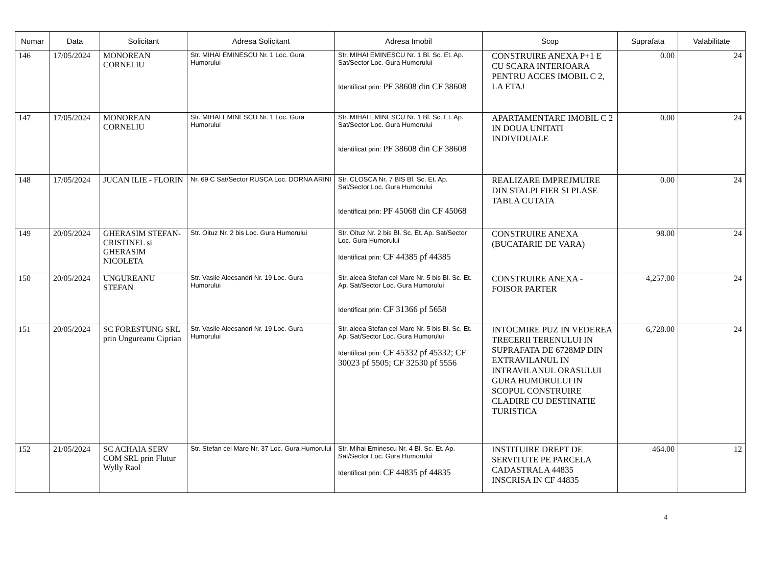| Numar | Data | Solicitant | Adresa Solicitant | Adresa Imobil | Scop | Suprafata | Valabilitate |
| --- | --- | --- | --- | --- | --- | --- | --- |
| 146 | 17/05/2024 | MONOREAN CORNELIU | Str. MIHAI EMINESCU Nr. 1 Loc. Gura Humorului | Str. MIHAI EMINESCU Nr. 1 Bl. Sc. Et. Ap. Sat/Sector Loc. Gura Humorului Identificat prin: PF 38608 din CF 38608 | CONSTRUIRE ANEXA P+1 E CU SCARA INTERIOARA PENTRU ACCES IMOBIL C 2, LA ETAJ | 0.00 | 24 |
| 147 | 17/05/2024 | MONOREAN CORNELIU | Str. MIHAI EMINESCU Nr. 1 Loc. Gura Humorului | Str. MIHAI EMINESCU Nr. 1 Bl. Sc. Et. Ap. Sat/Sector Loc. Gura Humorului Identificat prin: PF 38608 din CF 38608 | APARTAMENTARE IMOBIL C 2 IN DOUA UNITATI INDIVIDUALE | 0.00 | 24 |
| 148 | 17/05/2024 | JUCAN ILIE - FLORIN | Nr. 69 C Sat/Sector RUSCA Loc. DORNA ARINI | Str. CLOSCA Nr. 7 BIS Bl. Sc. Et. Ap. Sat/Sector Loc. Gura Humorului Identificat prin: PF 45068 din CF 45068 | REALIZARE IMPREJMUIRE DIN STALPI FIER SI PLASE TABLA CUTATA | 0.00 | 24 |
| 149 | 20/05/2024 | GHERASIM STEFAN-CRISTINEL si GHERASIM NICOLETA | Str. Oituz Nr. 2 bis Loc. Gura Humorului | Str. Oituz Nr. 2 bis Bl. Sc. Et. Ap. Sat/Sector Loc. Gura Humorului Identificat prin: CF 44385 pf 44385 | CONSTRUIRE ANEXA (BUCATARIE DE VARA) | 98.00 | 24 |
| 150 | 20/05/2024 | UNGUREANU STEFAN | Str. Vasile Alecsandri Nr. 19 Loc. Gura Humorului | Str. aleea Stefan cel Mare Nr. 5 bis Bl. Sc. Et. Ap. Sat/Sector Loc. Gura Humorului Identificat prin: CF 31366 pf 5658 | CONSTRUIRE ANEXA - FOISOR PARTER | 4,257.00 | 24 |
| 151 | 20/05/2024 | SC FORESTUNG SRL prin Ungureanu Ciprian | Str. Vasile Alecsandri Nr. 19 Loc. Gura Humorului | Str. aleea Stefan cel Mare Nr. 5 bis Bl. Sc. Et. Ap. Sat/Sector Loc. Gura Humorului Identificat prin: CF 45332 pf 45332; CF 30023 pf 5505; CF 32530 pf 5556 | INTOCMIRE PUZ IN VEDEREA TRECERII TERENULUI IN SUPRAFATA DE 6728MP DIN EXTRAVILANUL IN INTRAVILANUL ORASULUI GURA HUMORULUI IN SCOPUL CONSTRUIRE CLADIRE CU DESTINATIE TURISTICA | 6,728.00 | 24 |
| 152 | 21/05/2024 | SC ACHAIA SERV COM SRL prin Flutur Wylly Raol | Str. Stefan cel Mare Nr. 37 Loc. Gura Humorului | Str. Mihai Eminescu Nr. 4 Bl. Sc. Et. Ap. Sat/Sector Loc. Gura Humorului Identificat prin: CF 44835 pf 44835 | INSTITUIRE DREPT DE SERVITUTE PE PARCELA CADASTRALA 44835 INSCRISA IN CF 44835 | 464.00 | 12 |
4